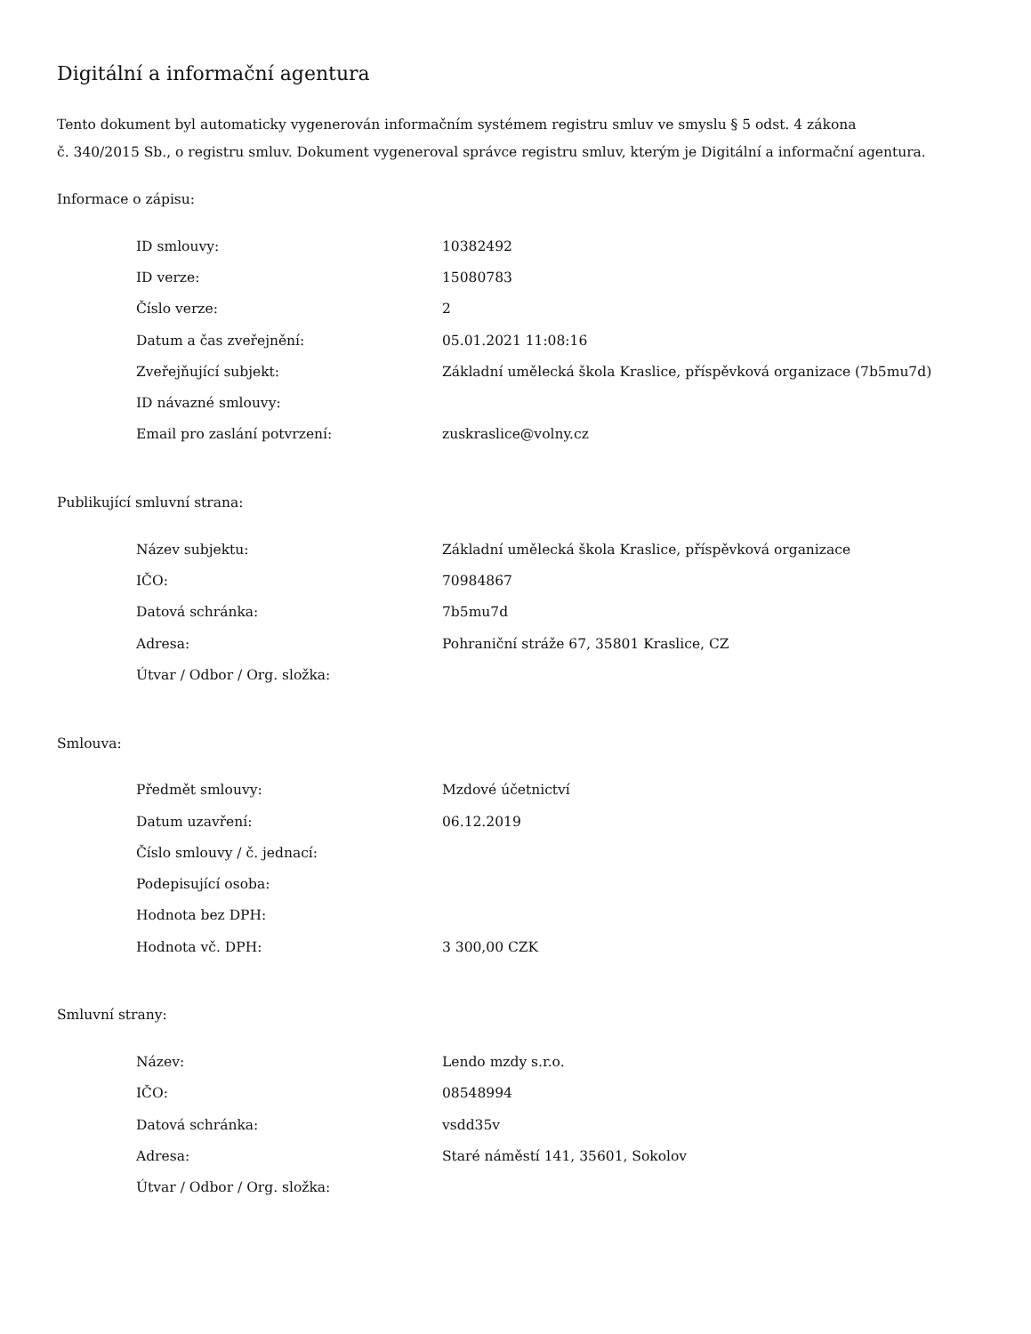Digitální a informační agentura
Tento dokument byl automaticky vygenerován informačním systémem registru smluv ve smyslu § 5 odst. 4 zákona
č. 340/2015 Sb., o registru smluv. Dokument vygeneroval správce registru smluv, kterým je Digitální a informační agentura.
Informace o zápisu:
| ID smlouvy: | 10382492 |
| ID verze: | 15080783 |
| Číslo verze: | 2 |
| Datum a čas zveřejnění: | 05.01.2021 11:08:16 |
| Zveřejňující subjekt: | Základní umělecká škola Kraslice, příspěvková organizace (7b5mu7d) |
| ID návazné smlouvy: | |
| Email pro zaslání potvrzení: | zuskraslice@volny.cz |
Publikující smluvní strana:
| Název subjektu: | Základní umělecká škola Kraslice, příspěvková organizace |
| IČO: | 70984867 |
| Datová schránka: | 7b5mu7d |
| Adresa: | Pohraniční stráže 67, 35801 Kraslice, CZ |
| Útvar / Odbor / Org. složka: | |
Smlouva:
| Předmět smlouvy: | Mzdové účetnictví |
| Datum uzavření: | 06.12.2019 |
| Číslo smlouvy / č. jednací: | |
| Podepisující osoba: | |
| Hodnota bez DPH: | |
| Hodnota vč. DPH: | 3 300,00 CZK |
Smluvní strany:
| Název: | Lendo mzdy s.r.o. |
| IČO: | 08548994 |
| Datová schránka: | vsdd35v |
| Adresa: | Staré náměstí 141, 35601, Sokolov |
| Útvar / Odbor / Org. složka: | |